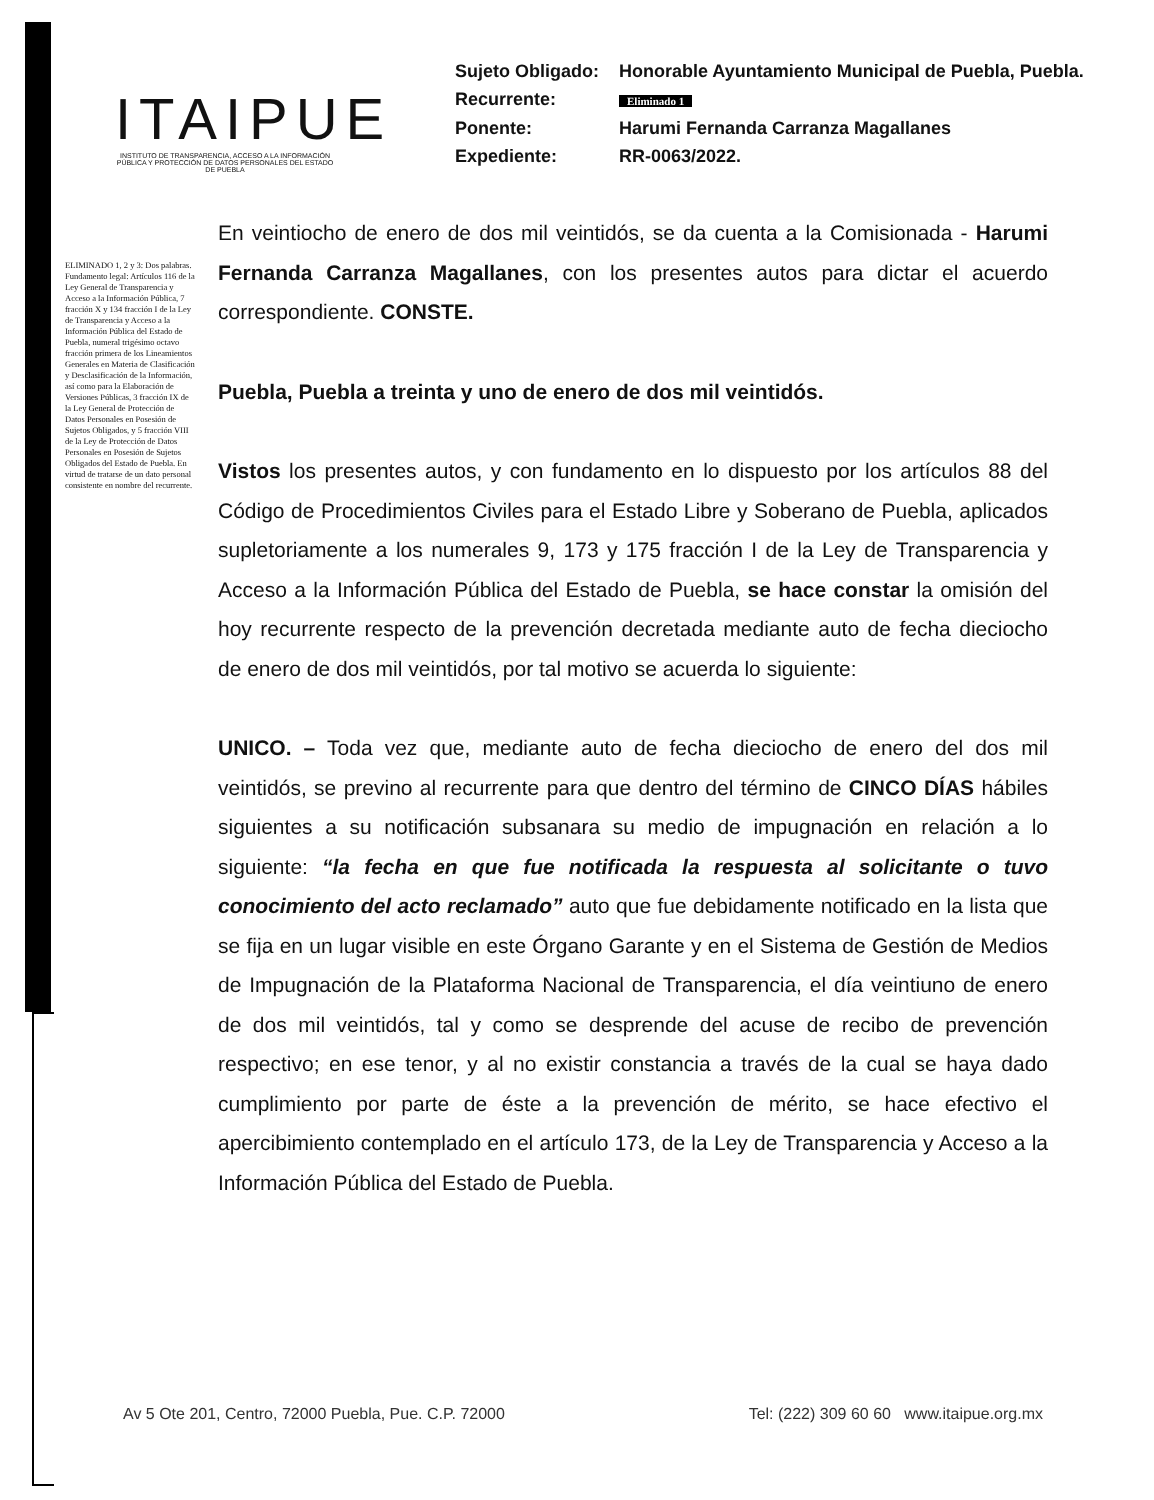ITAIPUE
INSTITUTO DE TRANSPARENCIA, ACCESO A LA INFORMACIÓN PÚBLICA Y PROTECCIÓN DE DATOS PERSONALES DEL ESTADO DE PUEBLA
| Sujeto Obligado: | Honorable Ayuntamiento Municipal de Puebla, Puebla. |
| Recurrente: | Eliminado 1 |
| Ponente: | Harumi Fernanda Carranza Magallanes |
| Expediente: | RR-0063/2022. |
ELIMINADO 1, 2 y 3: Dos palabras. Fundamento legal: Artículos 116 de la Ley General de Transparencia y Acceso a la Información Pública, 7 fracción X y 134 fracción I de la Ley de Transparencia y Acceso a la Información Pública del Estado de Puebla, numeral trigésimo octavo fracción primera de los Lineamientos Generales en Materia de Clasificación y Desclasificación de la Información, así como para la Elaboración de Versiones Públicas, 3 fracción IX de la Ley General de Protección de Datos Personales en Posesión de Sujetos Obligados, y 5 fracción VIII de la Ley de Protección de Datos Personales en Posesión de Sujetos Obligados del Estado de Puebla. En virtud de tratarse de un dato personal consistente en nombre del recurrente.
En veintiocho de enero de dos mil veintidós, se da cuenta a la Comisionada - Harumi Fernanda Carranza Magallanes, con los presentes autos para dictar el acuerdo correspondiente. CONSTE.
Puebla, Puebla a treinta y uno de enero de dos mil veintidós.
Vistos los presentes autos, y con fundamento en lo dispuesto por los artículos 88 del Código de Procedimientos Civiles para el Estado Libre y Soberano de Puebla, aplicados supletoriamente a los numerales 9, 173 y 175 fracción I de la Ley de Transparencia y Acceso a la Información Pública del Estado de Puebla, se hace constar la omisión del hoy recurrente respecto de la prevención decretada mediante auto de fecha dieciocho de enero de dos mil veintidós, por tal motivo se acuerda lo siguiente:
UNICO. – Toda vez que, mediante auto de fecha dieciocho de enero del dos mil veintidós, se previno al recurrente para que dentro del término de CINCO DÍAS hábiles siguientes a su notificación subsanara su medio de impugnación en relación a lo siguiente: “la fecha en que fue notificada la respuesta al solicitante o tuvo conocimiento del acto reclamado” auto que fue debidamente notificado en la lista que se fija en un lugar visible en este Órgano Garante y en el Sistema de Gestión de Medios de Impugnación de la Plataforma Nacional de Transparencia, el día veintiuno de enero de dos mil veintidós, tal y como se desprende del acuse de recibo de prevención respectivo; en ese tenor, y al no existir constancia a través de la cual se haya dado cumplimiento por parte de éste a la prevención de mérito, se hace efectivo el apercibimiento contemplado en el artículo 173, de la Ley de Transparencia y Acceso a la Información Pública del Estado de Puebla.
Av 5 Ote 201, Centro, 72000 Puebla, Pue. C.P. 72000 Tel: (222) 309 60 60 www.itaipue.org.mx